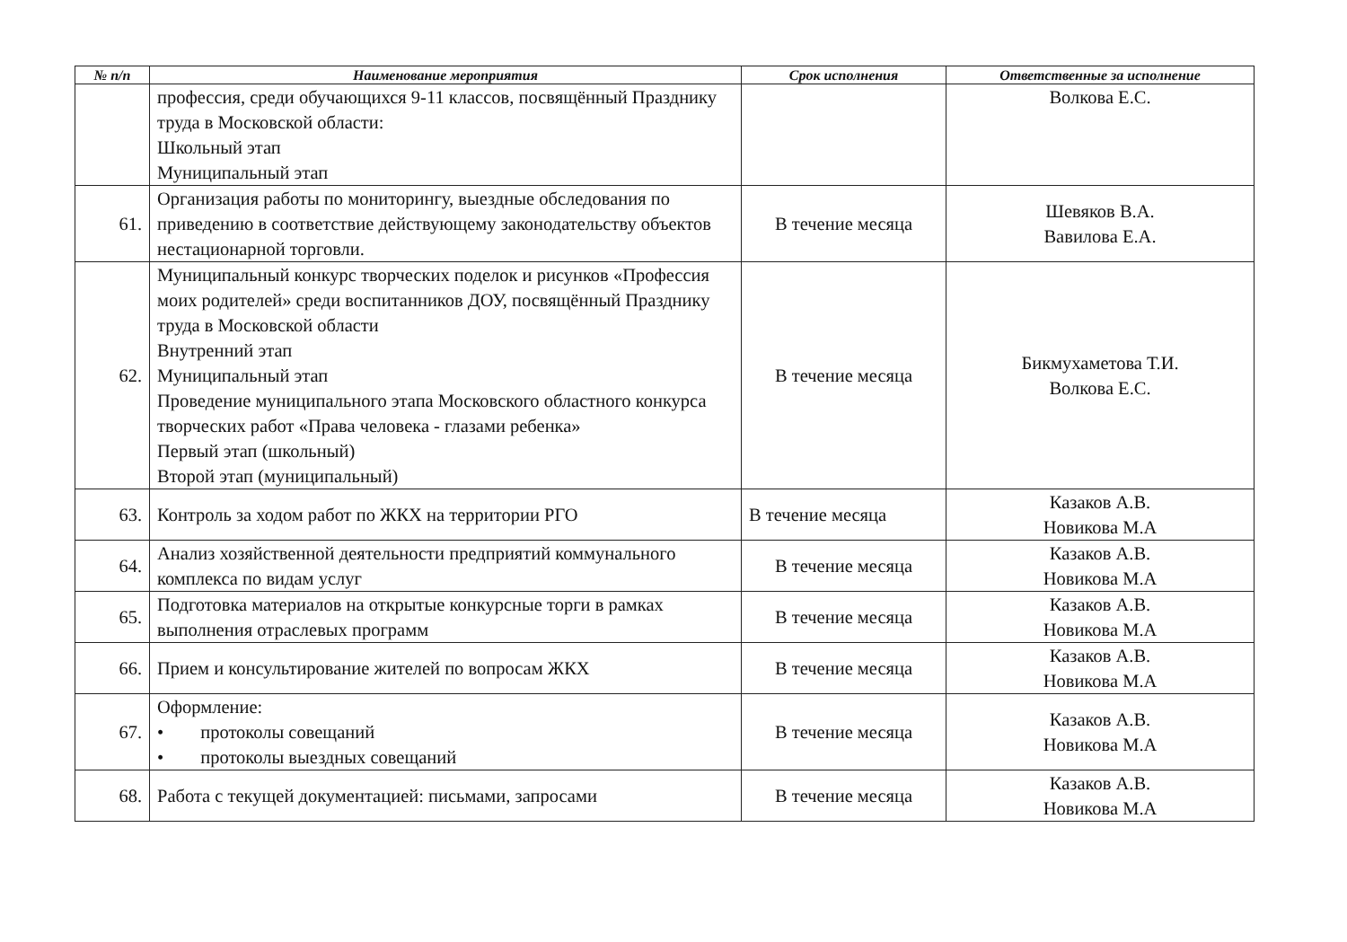| № п/п | Наименование мероприятия | Срок исполнения | Ответственные за исполнение |
| --- | --- | --- | --- |
| | профессия, среди обучающихся 9-11 классов, посвящённый Празднику труда в Московской области: Школьный этап Муниципальный этап | | Волкова Е.С. |
| 61. | Организация работы по мониторингу, выездные обследования по приведению в соответствие действующему законодательству объектов нестационарной торговли. | В течение месяца | Шевяков В.А. Вавилова Е.А. |
| 62. | Муниципальный конкурс творческих поделок и рисунков «Профессия моих родителей» среди воспитанников ДОУ, посвящённый Празднику труда в Московской области Внутренний этап Муниципальный этап Проведение муниципального этапа Московского областного конкурса творческих работ «Права человека - глазами ребенка» Первый этап (школьный) Второй этап (муниципальный) | В течение месяца | Бикмухаметова Т.И. Волкова Е.С. |
| 63. | Контроль за ходом работ по ЖКХ на территории РГО | В течение месяца | Казаков А.В. Новикова М.А |
| 64. | Анализ хозяйственной деятельности предприятий коммунального комплекса по видам услуг | В течение месяца | Казаков А.В. Новикова М.А |
| 65. | Подготовка материалов на открытые конкурсные торги в рамках выполнения отраслевых программ | В течение месяца | Казаков А.В. Новикова М.А |
| 66. | Прием и консультирование жителей по вопросам ЖКХ | В течение месяца | Казаков А.В. Новикова М.А |
| 67. | Оформление: • протоколы совещаний • протоколы выездных совещаний | В течение месяца | Казаков А.В. Новикова М.А |
| 68. | Работа с текущей документацией: письмами, запросами | В течение месяца | Казаков А.В. Новикова М.А |